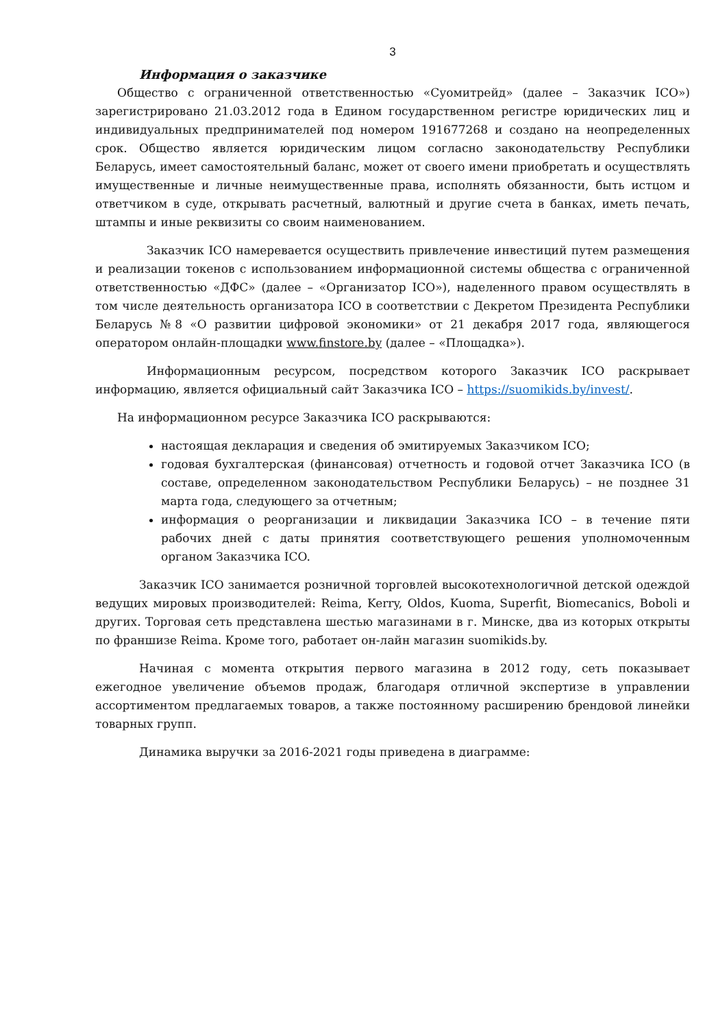3
Информация о заказчике
Общество с ограниченной ответственностью «Суомитрейд» (далее – Заказчик ICO») зарегистрировано 21.03.2012 года в Едином государственном регистре юридических лиц и индивидуальных предпринимателей под номером 191677268 и создано на неопределенных срок. Общество является юридическим лицом согласно законодательству Республики Беларусь, имеет самостоятельный баланс, может от своего имени приобретать и осуществлять имущественные и личные неимущественные права, исполнять обязанности, быть истцом и ответчиком в суде, открывать расчетный, валютный и другие счета в банках, иметь печать, штампы и иные реквизиты со своим наименованием.
Заказчик ICO намеревается осуществить привлечение инвестиций путем размещения и реализации токенов с использованием информационной системы общества с ограниченной ответственностью «ДФС» (далее – «Организатор ICO»), наделенного правом осуществлять в том числе деятельность организатора ICO в соответствии с Декретом Президента Республики Беларусь №8 «О развитии цифровой экономики» от 21 декабря 2017 года, являющегося оператором онлайн-площадки www.finstore.by (далее – «Площадка»).
Информационным ресурсом, посредством которого Заказчик ICO раскрывает информацию, является официальный сайт Заказчика ICO – https://suomikids.by/invest/.
На информационном ресурсе Заказчика ICO раскрываются:
настоящая декларация и сведения об эмитируемых Заказчиком ICO;
годовая бухгалтерская (финансовая) отчетность и годовой отчет Заказчика ICO (в составе, определенном законодательством Республики Беларусь) – не позднее 31 марта года, следующего за отчетным;
информация о реорганизации и ликвидации Заказчика ICO – в течение пяти рабочих дней с даты принятия соответствующего решения уполномоченным органом Заказчика ICO.
Заказчик ICO занимается розничной торговлей высокотехнологичной детской одеждой ведущих мировых производителей: Reima, Kerry, Oldos, Kuoma, Superfit, Biomecanics, Boboli и других. Торговая сеть представлена шестью магазинами в г. Минске, два из которых открыты по франшизе Reima. Кроме того, работает он-лайн магазин suomikids.by.
Начиная с момента открытия первого магазина в 2012 году, сеть показывает ежегодное увеличение объемов продаж, благодаря отличной экспертизе в управлении ассортиментом предлагаемых товаров, а также постоянному расширению брендовой линейки товарных групп.
Динамика выручки за 2016-2021 годы приведена в диаграмме: